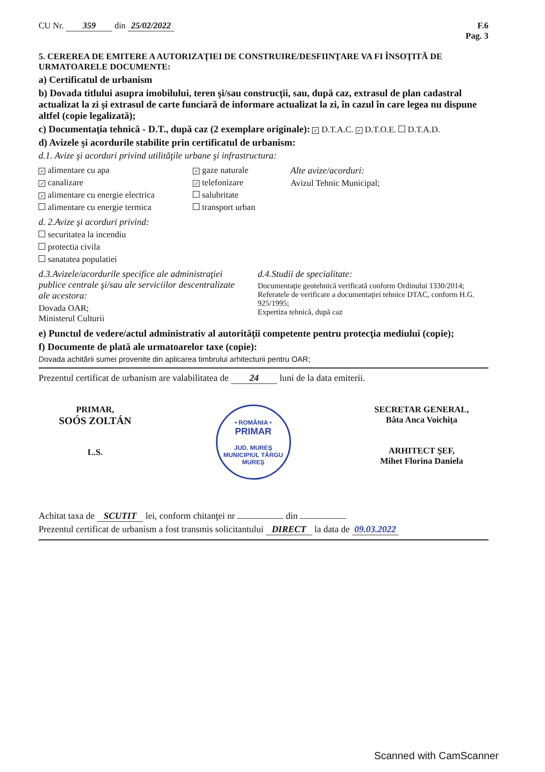CU Nr. 359 din 25/02/2022 F.6
Pag. 3
5. CEREREA DE EMITERE A AUTORIZAŢIEI DE CONSTRUIRE/DESFIINŢARE VA FI ÎNSOŢITĂ DE URMATOARELE DOCUMENTE:
a) Certificatul de urbanism
b) Dovada titlului asupra imobilului, teren şi/sau construcţii, sau, după caz, extrasul de plan cadastral actualizat la zi şi extrasul de carte funciară de informare actualizat la zi, în cazul în care legea nu dispune altfel (copie legalizată);
c) Documentaţia tehnică - D.T., după caz (2 exemplare originale): ✓ D.T.A.C. ✓ D.T.O.E. D.T.A.D.
d) Avizele şi acordurile stabilite prin certificatul de urbanism:
d.1. Avize şi acorduri privind utilităţile urbane şi infrastructura:
✓ alimentare cu apa
✓ canalizare
✓ alimentare cu energie electrica
alimentare cu energie termica
✓ gaze naturale
✓ telefonizare
salubritate
transport urban
Alte avize/acorduri:
Avizul Tehnic Municipal;
d. 2.Avize şi acorduri privind:
securitatea la incendiu
protectia civila
sanatatea populatiei
d.3.Avizele/acordurile specifice ale administraţiei publice centrale şi/sau ale serviciilor descentralizate ale acestora:
Dovada OAR;
Ministerul Culturii
d.4.Studii de specialitate:
Documentaţie geotehnică verificată conform Ordinului 1330/2014;
Referatele de verificare a documentaţiei tehnice DTAC, conform H.G. 925/1995;
Expertiza tehnică, după caz
e) Punctul de vedere/actul administrativ al autorităţii competente pentru protecţia mediului (copie);
f) Documente de plată ale urmatoarelor taxe (copie):
Dovada achitării sumei provenite din aplicarea timbrului arhitecturii pentru OAR;
Prezentul certificat de urbanism are valabilitatea de 24 luni de la data emiterii.
PRIMAR,
SOÓS ZOLTÁN
L.S.
• ROMÂNIA •
PRIMAR
JUD. MUREŞ MUNICIPIUL TÂRGU MUREŞ
SECRETAR GENERAL,
Bâta Anca Voichiţa
ARHITECT ŞEF,
Mihet Florina Daniela
Achitat taxa de SCUTIT lei, conform chitanţei nr din
Prezentul certificat de urbanism a fost transmis solicitantului DIRECT la data de 09.03.2022
Scanned with CamScanner